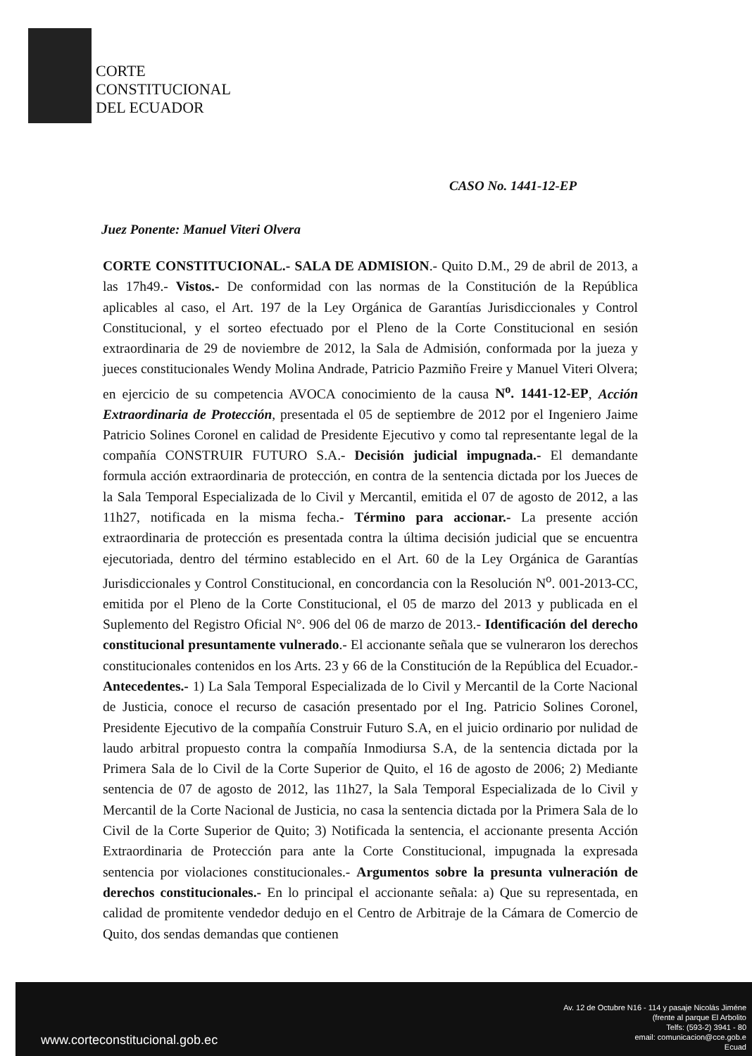CORTE
CONSTITUCIONAL
DEL ECUADOR
CASO No. 1441-12-EP
Juez Ponente: Manuel Viteri Olvera
CORTE CONSTITUCIONAL.- SALA DE ADMISION.- Quito D.M., 29 de abril de 2013, a las 17h49.- Vistos.- De conformidad con las normas de la Constitución de la República aplicables al caso, el Art. 197 de la Ley Orgánica de Garantías Jurisdiccionales y Control Constitucional, y el sorteo efectuado por el Pleno de la Corte Constitucional en sesión extraordinaria de 29 de noviembre de 2012, la Sala de Admisión, conformada por la jueza y jueces constitucionales Wendy Molina Andrade, Patricio Pazmiño Freire y Manuel Viteri Olvera; en ejercicio de su competencia AVOCA conocimiento de la causa N<sup>o</sup>. 1441-12-EP, Acción Extraordinaria de Protección, presentada el 05 de septiembre de 2012 por el Ingeniero Jaime Patricio Solines Coronel en calidad de Presidente Ejecutivo y como tal representante legal de la compañía CONSTRUIR FUTURO S.A.- Decisión judicial impugnada.- El demandante formula acción extraordinaria de protección, en contra de la sentencia dictada por los Jueces de la Sala Temporal Especializada de lo Civil y Mercantil, emitida el 07 de agosto de 2012, a las 11h27, notificada en la misma fecha.- Término para accionar.- La presente acción extraordinaria de protección es presentada contra la última decisión judicial que se encuentra ejecutoriada, dentro del término establecido en el Art. 60 de la Ley Orgánica de Garantías Jurisdiccionales y Control Constitucional, en concordancia con la Resolución N<sup>o</sup>. 001-2013-CC, emitida por el Pleno de la Corte Constitucional, el 05 de marzo del 2013 y publicada en el Suplemento del Registro Oficial N°. 906 del 06 de marzo de 2013.- Identificación del derecho constitucional presuntamente vulnerado.- El accionante señala que se vulneraron los derechos constitucionales contenidos en los Arts. 23 y 66 de la Constitución de la República del Ecuador.- Antecedentes.- 1) La Sala Temporal Especializada de lo Civil y Mercantil de la Corte Nacional de Justicia, conoce el recurso de casación presentado por el Ing. Patricio Solines Coronel, Presidente Ejecutivo de la compañía Construir Futuro S.A, en el juicio ordinario por nulidad de laudo arbitral propuesto contra la compañía Inmodiursa S.A, de la sentencia dictada por la Primera Sala de lo Civil de la Corte Superior de Quito, el 16 de agosto de 2006; 2) Mediante sentencia de 07 de agosto de 2012, las 11h27, la Sala Temporal Especializada de lo Civil y Mercantil de la Corte Nacional de Justicia, no casa la sentencia dictada por la Primera Sala de lo Civil de la Corte Superior de Quito; 3) Notificada la sentencia, el accionante presenta Acción Extraordinaria de Protección para ante la Corte Constitucional, impugnada la expresada sentencia por violaciones constitucionales.- Argumentos sobre la presunta vulneración de derechos constitucionales.- En lo principal el accionante señala: a) Que su representada, en calidad de promitente vendedor dedujo en el Centro de Arbitraje de la Cámara de Comercio de Quito, dos sendas demandas que contienen
www.corteconstitucional.gob.ec
Av. 12 de Octubre N16 - 114 y pasaje Nicolás Jiméne
(frente al parque El Arbolito
Telfs: (593-2) 3941 - 80
email: comunicacion@cce.gob.e
Ecuad